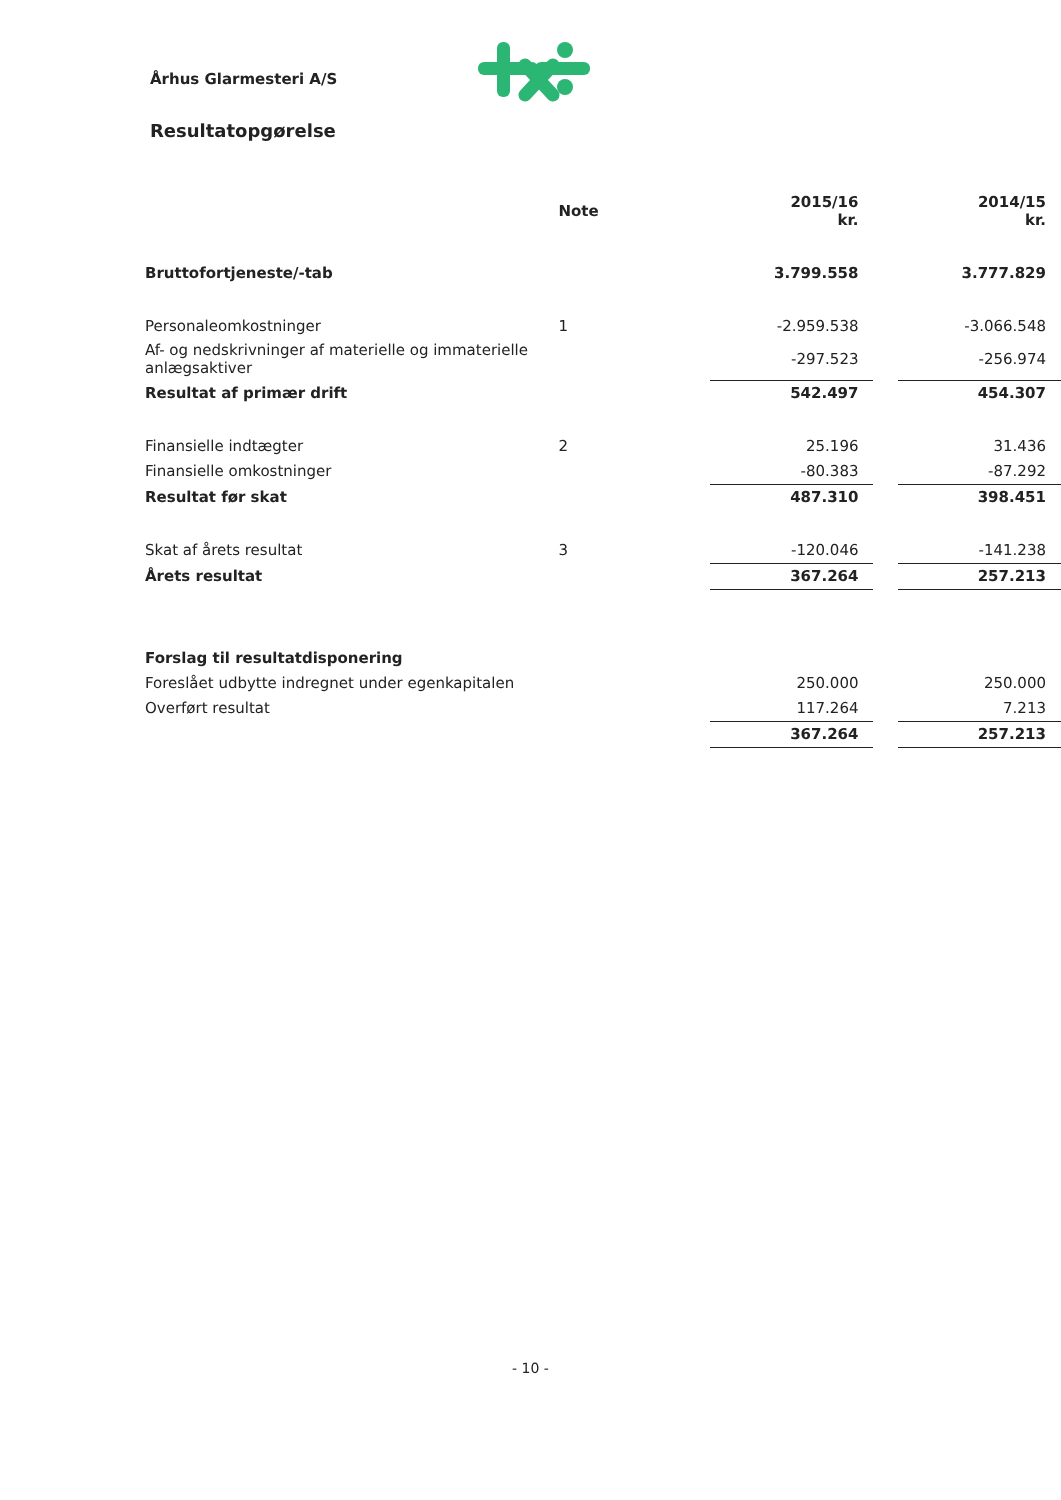Århus Glarmesteri A/S
Resultatopgørelse
| | Note | 2015/16 kr. | | 2014/15 kr. |
| --- | --- | --- | --- | --- |
| Bruttofortjeneste/-tab | | 3.799.558 | | 3.777.829 |
| Personaleomkostninger | 1 | -2.959.538 | | -3.066.548 |
| Af- og nedskrivninger af materielle og immaterielle anlægsaktiver | | -297.523 | | -256.974 |
| Resultat af primær drift | | 542.497 | | 454.307 |
| Finansielle indtægter | 2 | 25.196 | | 31.436 |
| Finansielle omkostninger | | -80.383 | | -87.292 |
| Resultat før skat | | 487.310 | | 398.451 |
| Skat af årets resultat | 3 | -120.046 | | -141.238 |
| Årets resultat | | 367.264 | | 257.213 |
| Forslag til resultatdisponering | | | | |
| Foreslået udbytte indregnet under egenkapitalen | | 250.000 | | 250.000 |
| Overført resultat | | 117.264 | | 7.213 |
| | | 367.264 | | 257.213 |
- 10 -